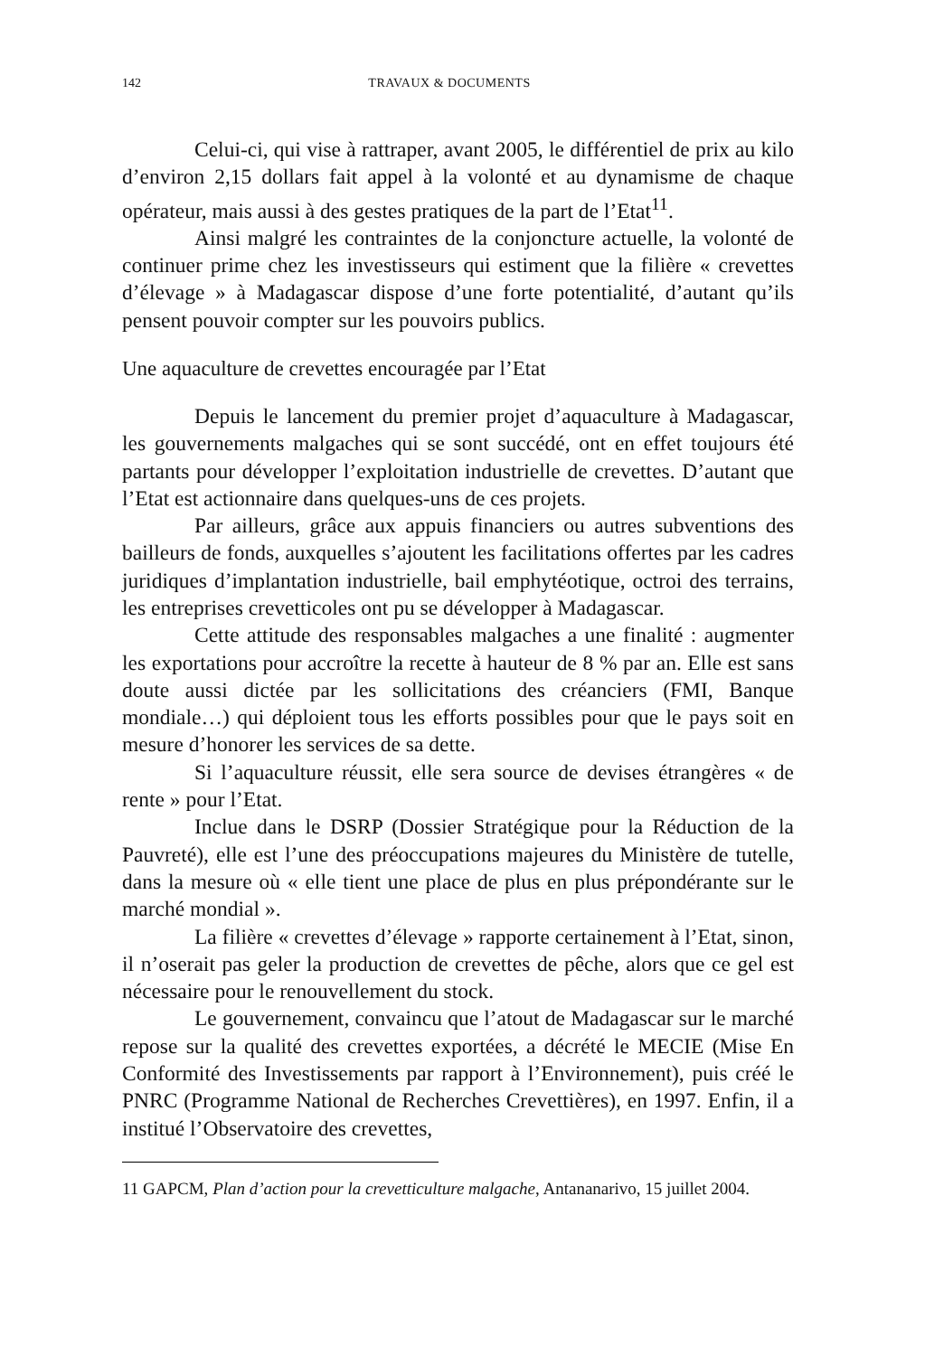142 TRAVAUX & DOCUMENTS
Celui-ci, qui vise à rattraper, avant 2005, le différentiel de prix au kilo d’environ 2,15 dollars fait appel à la volonté et au dynamisme de chaque opérateur, mais aussi à des gestes pratiques de la part de l’Etat<sup>11</sup>.
Ainsi malgré les contraintes de la conjoncture actuelle, la volonté de continuer prime chez les investisseurs qui estiment que la filière « crevettes d’élevage » à Madagascar dispose d’une forte potentialité, d’autant qu’ils pensent pouvoir compter sur les pouvoirs publics.
Une aquaculture de crevettes encouragée par l’Etat
Depuis le lancement du premier projet d’aquaculture à Madagascar, les gouvernements malgaches qui se sont succédé, ont en effet toujours été partants pour développer l’exploitation industrielle de crevettes. D’autant que l’Etat est actionnaire dans quelques-uns de ces projets.
Par ailleurs, grâce aux appuis financiers ou autres subventions des bailleurs de fonds, auxquelles s’ajoutent les facilitations offertes par les cadres juridiques d’implantation industrielle, bail emphytéotique, octroi des terrains, les entreprises crevetticoles ont pu se développer à Madagascar.
Cette attitude des responsables malgaches a une finalité : augmenter les exportations pour accroître la recette à hauteur de 8 % par an. Elle est sans doute aussi dictée par les sollicitations des créanciers (FMI, Banque mondiale…) qui déploient tous les efforts possibles pour que le pays soit en mesure d’honorer les services de sa dette.
Si l’aquaculture réussit, elle sera source de devises étrangères « de rente » pour l’Etat.
Inclue dans le DSRP (Dossier Stratégique pour la Réduction de la Pauvreté), elle est l’une des préoccupations majeures du Ministère de tutelle, dans la mesure où « elle tient une place de plus en plus prépondérante sur le marché mondial ».
La filière « crevettes d’élevage » rapporte certainement à l’Etat, sinon, il n’oserait pas geler la production de crevettes de pêche, alors que ce gel est nécessaire pour le renouvellement du stock.
Le gouvernement, convaincu que l’atout de Madagascar sur le marché repose sur la qualité des crevettes exportées, a décrété le MECIE (Mise En Conformité des Investissements par rapport à l’Environnement), puis créé le PNRC (Programme National de Recherches Crevettières), en 1997. Enfin, il a institué l’Observatoire des crevettes,
11 GAPCM, Plan d’action pour la crevetticulture malgache, Antananarivo, 15 juillet 2004.